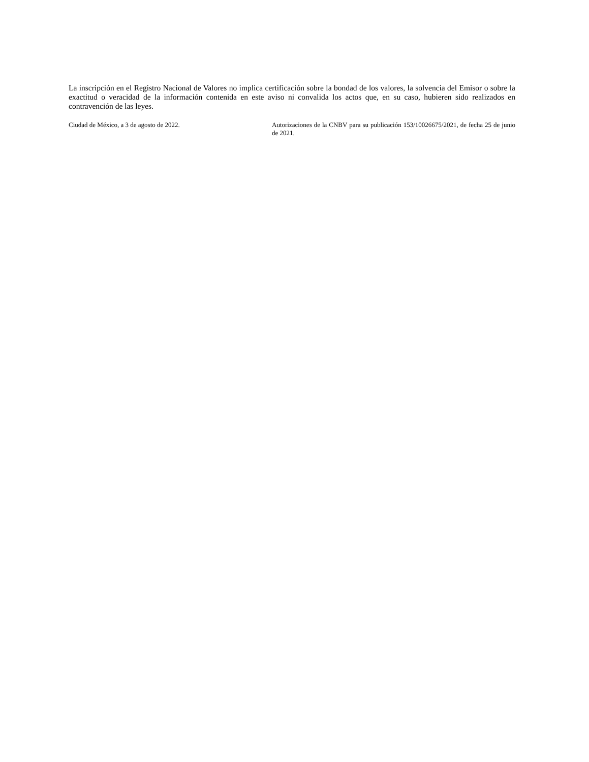La inscripción en el Registro Nacional de Valores no implica certificación sobre la bondad de los valores, la solvencia del Emisor o sobre la exactitud o veracidad de la información contenida en este aviso ni convalida los actos que, en su caso, hubieren sido realizados en contravención de las leyes.
Ciudad de México, a 3 de agosto de 2022. Autorizaciones de la CNBV para su publicación 153/10026675/2021, de fecha 25 de junio de 2021.